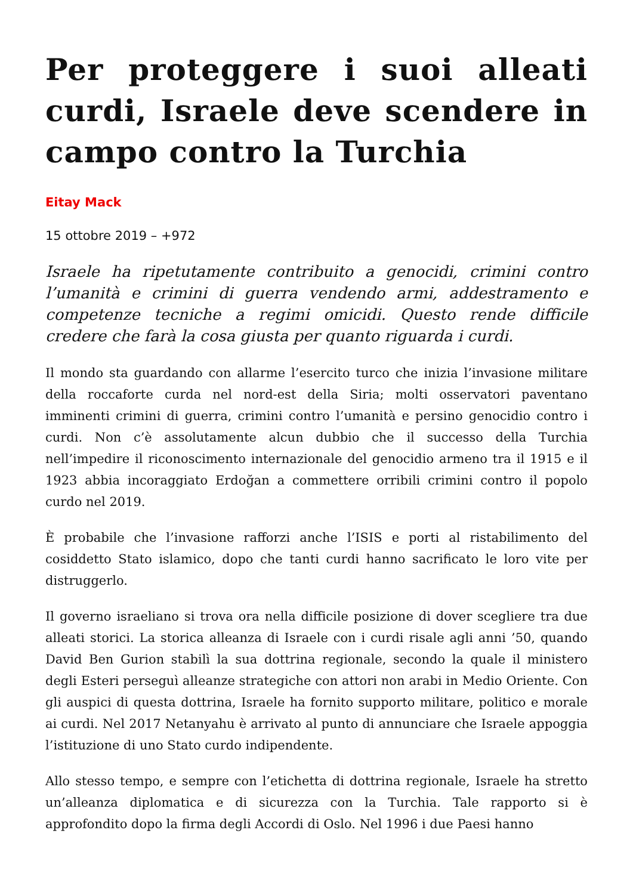Per proteggere i suoi alleati curdi, Israele deve scendere in campo contro la Turchia
Eitay Mack
15 ottobre 2019 – +972
Israele ha ripetutamente contribuito a genocidi, crimini contro l’umanità e crimini di guerra vendendo armi, addestramento e competenze tecniche a regimi omicidi. Questo rende difficile credere che farà la cosa giusta per quanto riguarda i curdi.
Il mondo sta guardando con allarme l’esercito turco che inizia l’invasione militare della roccaforte curda nel nord-est della Siria; molti osservatori paventano imminenti crimini di guerra, crimini contro l’umanità e persino genocidio contro i curdi. Non c’è assolutamente alcun dubbio che il successo della Turchia nell’impedire il riconoscimento internazionale del genocidio armeno tra il 1915 e il 1923 abbia incoraggiato Erdoğan a commettere orribili crimini contro il popolo curdo nel 2019.
È probabile che l’invasione rafforzi anche l’ISIS e porti al ristabilimento del cosiddetto Stato islamico, dopo che tanti curdi hanno sacrificato le loro vite per distruggerlo.
Il governo israeliano si trova ora nella difficile posizione di dover scegliere tra due alleati storici. La storica alleanza di Israele con i curdi risale agli anni ’50, quando David Ben Gurion stabilì la sua dottrina regionale, secondo la quale il ministero degli Esteri perseguì alleanze strategiche con attori non arabi in Medio Oriente. Con gli auspici di questa dottrina, Israele ha fornito supporto militare, politico e morale ai curdi. Nel 2017 Netanyahu è arrivato al punto di annunciare che Israele appoggia l’istituzione di uno Stato curdo indipendente.
Allo stesso tempo, e sempre con l’etichetta di dottrina regionale, Israele ha stretto un’alleanza diplomatica e di sicurezza con la Turchia. Tale rapporto si è approfondito dopo la firma degli Accordi di Oslo. Nel 1996 i due Paesi hanno